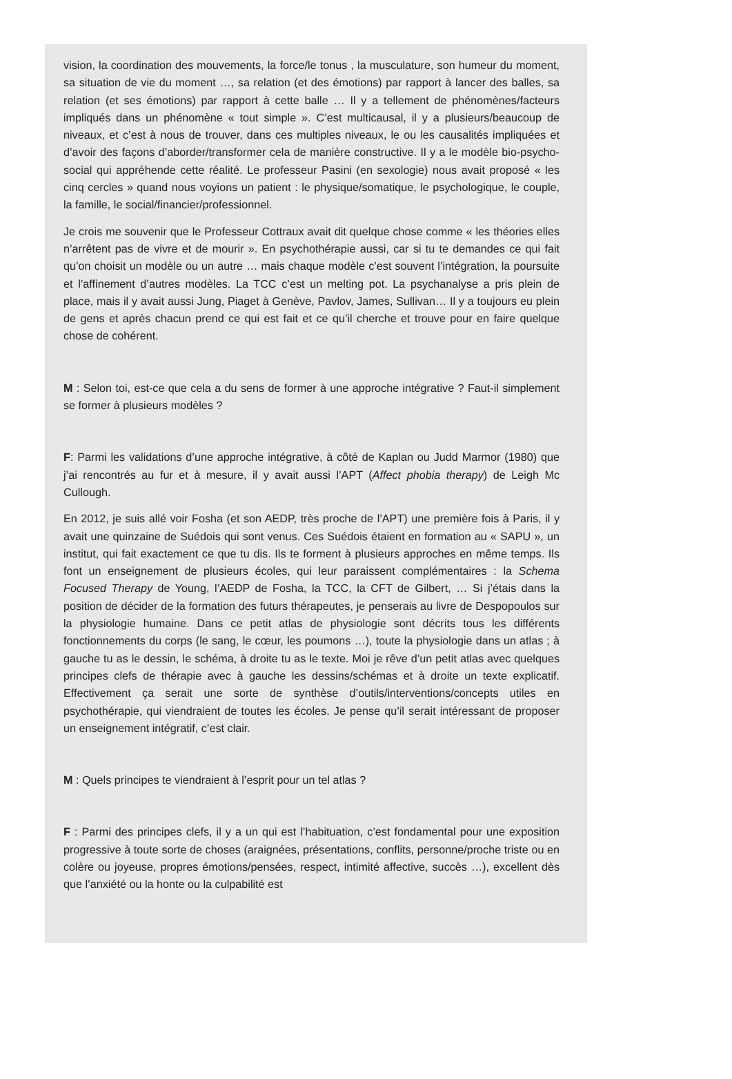vision, la coordination des mouvements, la force/le tonus , la musculature, son humeur du moment, sa situation de vie du moment …, sa relation (et des émotions) par rapport à lancer des balles, sa relation (et ses émotions) par rapport à cette balle … Il y a tellement de phénomènes/facteurs impliqués dans un phénomène « tout simple ». C’est multicausal, il y a plusieurs/beaucoup de niveaux, et c’est à nous de trouver, dans ces multiples niveaux, le ou les causalités impliquées et d’avoir des façons d’aborder/transformer cela de manière constructive. Il y a le modèle bio-psycho-social qui appréhende cette réalité. Le professeur Pasini (en sexologie) nous avait proposé « les cinq cercles » quand nous voyions un patient : le physique/somatique, le psychologique, le couple, la famille, le social/financier/professionnel.
Je crois me souvenir que le Professeur Cottraux avait dit quelque chose comme « les théories elles n’arrêtent pas de vivre et de mourir ». En psychothérapie aussi, car si tu te demandes ce qui fait qu’on choisit un modèle ou un autre … mais chaque modèle c’est souvent l’intégration, la poursuite et l’affinement d’autres modèles. La TCC c’est un melting pot. La psychanalyse a pris plein de place, mais il y avait aussi Jung, Piaget à Genève, Pavlov, James, Sullivan… Il y a toujours eu plein de gens et après chacun prend ce qui est fait et ce qu’il cherche et trouve pour en faire quelque chose de cohérent.
M : Selon toi, est-ce que cela a du sens de former à une approche intégrative ? Faut-il simplement se former à plusieurs modèles ?
F: Parmi les validations d’une approche intégrative, à côté de Kaplan ou Judd Marmor (1980) que j’ai rencontrés au fur et à mesure, il y avait aussi l’APT (Affect phobia therapy) de Leigh Mc Cullough.
En 2012, je suis allé voir Fosha (et son AEDP, très proche de l’APT) une première fois à Paris, il y avait une quinzaine de Suédois qui sont venus. Ces Suédois étaient en formation au « SAPU », un institut, qui fait exactement ce que tu dis. Ils te forment à plusieurs approches en même temps. Ils font un enseignement de plusieurs écoles, qui leur paraissent complémentaires : la Schema Focused Therapy de Young, l’AEDP de Fosha, la TCC, la CFT de Gilbert, … Si j’étais dans la position de décider de la formation des futurs thérapeutes, je penserais au livre de Despopoulos sur la physiologie humaine. Dans ce petit atlas de physiologie sont décrits tous les différents fonctionnements du corps (le sang, le cœur, les poumons …), toute la physiologie dans un atlas ; à gauche tu as le dessin, le schéma, à droite tu as le texte. Moi je rêve d’un petit atlas avec quelques principes clefs de thérapie avec à gauche les dessins/schémas et à droite un texte explicatif. Effectivement ça serait une sorte de synthèse d’outils/interventions/concepts utiles en psychothérapie, qui viendraient de toutes les écoles. Je pense qu’il serait intéressant de proposer un enseignement intégratif, c’est clair.
M : Quels principes te viendraient à l’esprit pour un tel atlas ?
F : Parmi des principes clefs, il y a un qui est l’habituation, c’est fondamental pour une exposition progressive à toute sorte de choses (araignées, présentations, conflits, personne/proche triste ou en colère ou joyeuse, propres émotions/pensées, respect, intimité affective, succès …), excellent dès que l’anxiété ou la honte ou la culpabilité est